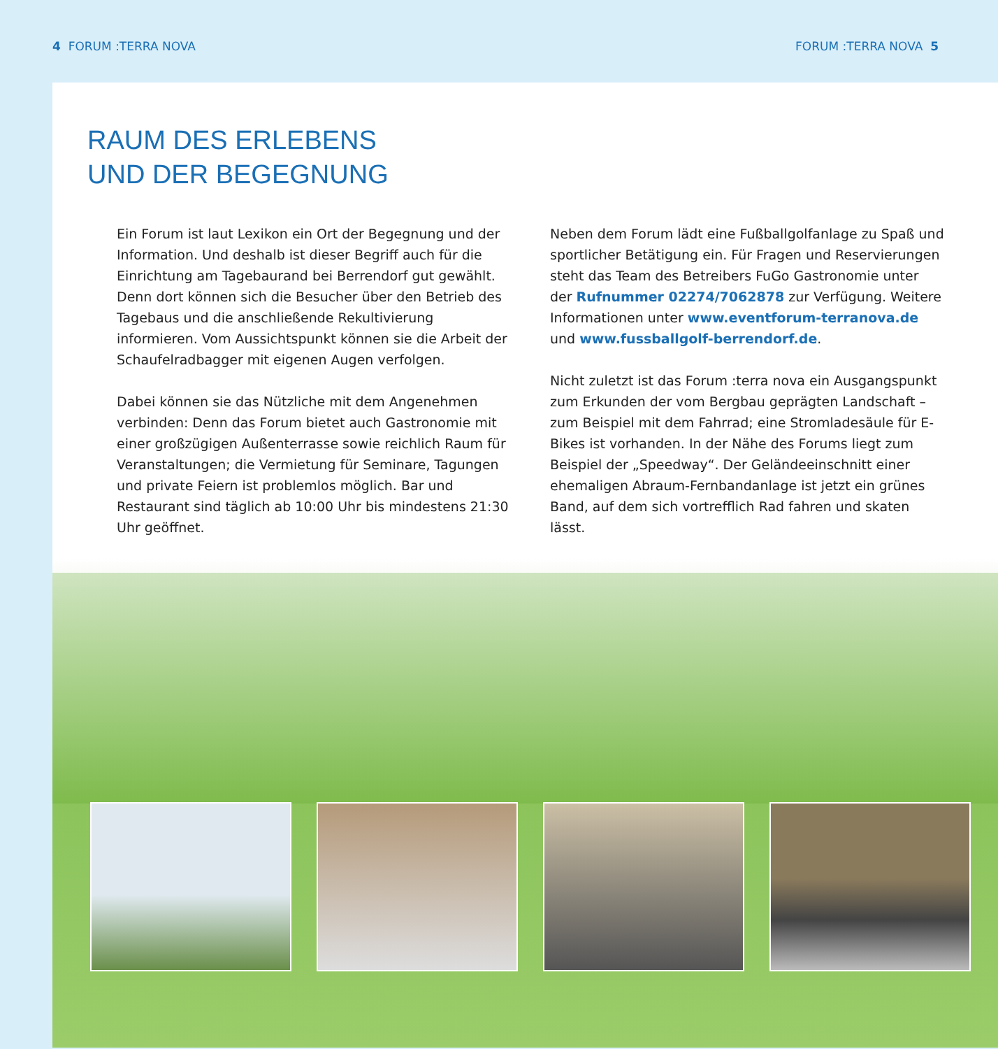4 FORUM :TERRA NOVA FORUM :TERRA NOVA 5
RAUM DES ERLEBENS
UND DER BEGEGNUNG
Ein Forum ist laut Lexikon ein Ort der Begegnung und der Information. Und deshalb ist dieser Begriff auch für die Einrichtung am Tagebaurand bei Berrendorf gut gewählt. Denn dort können sich die Besucher über den Betrieb des Tagebaus und die anschließende Rekultivierung informieren. Vom Aussichtspunkt können sie die Arbeit der Schaufelradbagger mit eigenen Augen verfolgen.
Dabei können sie das Nützliche mit dem Angenehmen verbinden: Denn das Forum bietet auch Gastronomie mit einer großzügigen Außenterrasse sowie reichlich Raum für Veranstaltungen; die Vermietung für Seminare, Tagungen und private Feiern ist problemlos möglich. Bar und Restaurant sind täglich ab 10:00 Uhr bis mindestens 21:30 Uhr geöffnet.
Neben dem Forum lädt eine Fußballgolfanlage zu Spaß und sportlicher Betätigung ein. Für Fragen und Reservierungen steht das Team des Betreibers FuGo Gastronomie unter der Rufnummer 02274/7062878 zur Verfügung. Weitere Informationen unter www.eventforum-terranova.de und www.fussballgolf-berrendorf.de.
Nicht zuletzt ist das Forum :terra nova ein Ausgangspunkt zum Erkunden der vom Bergbau geprägten Landschaft – zum Beispiel mit dem Fahrrad; eine Stromladesäule für E-Bikes ist vorhanden. In der Nähe des Forums liegt zum Beispiel der „Speedway“. Der Geländeeinschnitt einer ehemaligen Abraum-Fernbandanlage ist jetzt ein grünes Band, auf dem sich vortrefflich Rad fahren und skaten lässt.